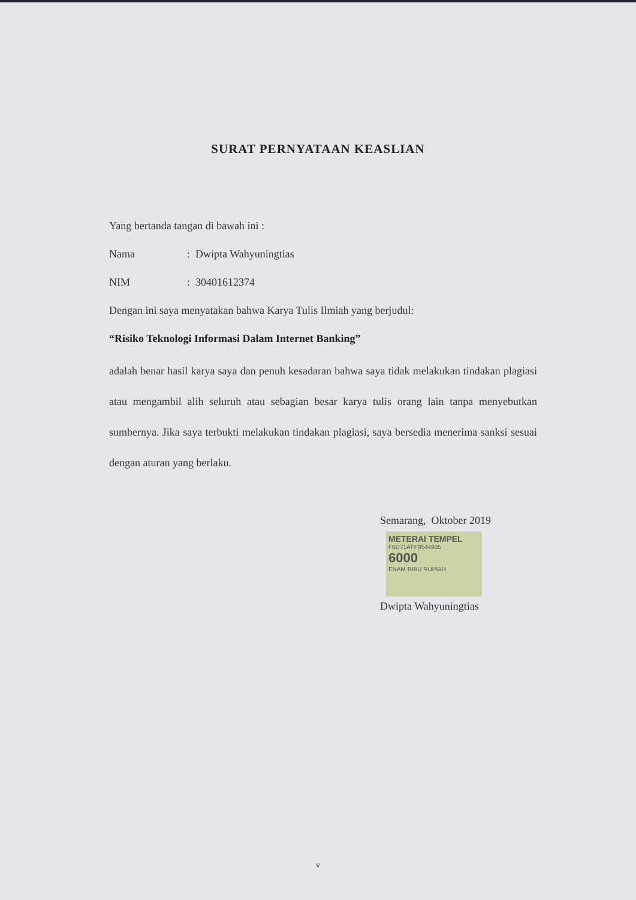SURAT PERNYATAAN KEASLIAN
Yang bertanda tangan di bawah ini :
Nama: Dwipta Wahyuningtias
NIM: 30401612374
Dengan ini saya menyatakan bahwa Karya Tulis Ilmiah yang berjudul:
“Risiko Teknologi Informasi Dalam Internet Banking”
adalah benar hasil karya saya dan penuh kesadaran bahwa saya tidak melakukan tindakan plagiasi atau mengambil alih seluruh atau sebagian besar karya tulis orang lain tanpa menyebutkan sumbernya. Jika saya terbukti melakukan tindakan plagiasi, saya bersedia menerima sanksi sesuai dengan aturan yang berlaku.
Semarang, Oktober 2019
METERAI TEMPEL
F6D71AFF9544935
6000
ENAM RIBU RUPIAH
Dwipta Wahyuningtias
v